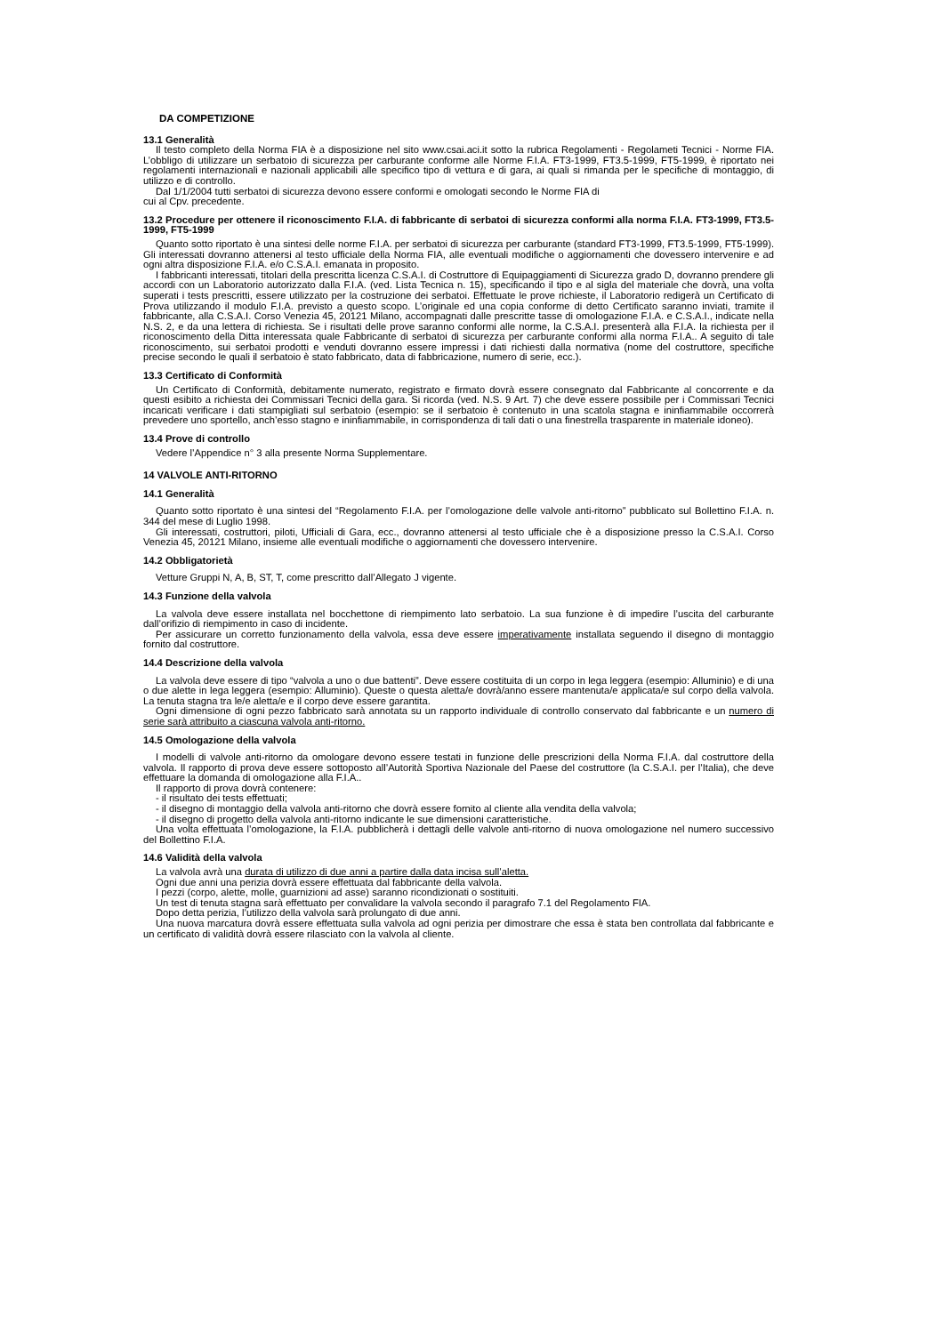DA COMPETIZIONE
13.1 Generalità
Il testo completo della Norma FIA è a disposizione nel sito www.csai.aci.it sotto la rubrica Regolamenti - Regolameti Tecnici - Norme FIA. L’obbligo di utilizzare un serbatoio di sicurezza per carburante conforme alle Norme F.I.A. FT3-1999, FT3.5-1999, FT5-1999, è riportato nei regolamenti internazionali e nazionali applicabili alle specifico tipo di vettura e di gara, ai quali si rimanda per le specifiche di montaggio, di utilizzo e di controllo.
Dal 1/1/2004 tutti serbatoi di sicurezza devono essere conformi e omologati secondo le Norme FIA di
cui al Cpv. precedente.
13.2 Procedure per ottenere il riconoscimento F.I.A. di fabbricante di serbatoi di sicurezza conformi alla norma F.I.A. FT3-1999, FT3.5-1999, FT5-1999
Quanto sotto riportato è una sintesi delle norme F.I.A. per serbatoi di sicurezza per carburante (standard FT3-1999, FT3.5-1999, FT5-1999). Gli interessati dovranno attenersi al testo ufficiale della Norma FIA, alle eventuali modifiche o aggiornamenti che dovessero intervenire e ad ogni altra disposizione F.I.A. e/o C.S.A.I. emanata in proposito.
I fabbricanti interessati, titolari della prescritta licenza C.S.A.I. di Costruttore di Equipaggiamenti di Sicurezza grado D, dovranno prendere gli accordi con un Laboratorio autorizzato dalla F.I.A. (ved. Lista Tecnica n. 15), specificando il tipo e al sigla del materiale che dovrà, una volta superati i tests prescritti, essere utilizzato per la costruzione dei serbatoi. Effettuate le prove richieste, il Laboratorio redigerà un Certificato di Prova utilizzando il modulo F.I.A. previsto a questo scopo. L’originale ed una copia conforme di detto Certificato saranno inviati, tramite il fabbricante, alla C.S.A.I. Corso Venezia 45, 20121 Milano, accompagnati dalle prescritte tasse di omologazione F.I.A. e C.S.A.I., indicate nella N.S. 2, e da una lettera di richiesta. Se i risultati delle prove saranno conformi alle norme, la C.S.A.I. presenterà alla F.I.A. la richiesta per il riconoscimento della Ditta interessata quale Fabbricante di serbatoi di sicurezza per carburante conformi alla norma F.I.A.. A seguito di tale riconoscimento, sui serbatoi prodotti e venduti dovranno essere impressi i dati richiesti dalla normativa (nome del costruttore, specifiche precise secondo le quali il serbatoio è stato fabbricato, data di fabbricazione, numero di serie, ecc.).
13.3 Certificato di Conformità
Un Certificato di Conformità, debitamente numerato, registrato e firmato dovrà essere consegnato dal Fabbricante al concorrente e da questi esibito a richiesta dei Commissari Tecnici della gara. Si ricorda (ved. N.S. 9 Art. 7) che deve essere possibile per i Commissari Tecnici incaricati verificare i dati stampigliati sul serbatoio (esempio: se il serbatoio è contenuto in una scatola stagna e ininfiammabile occorrerà prevedere uno sportello, anch’esso stagno e ininfiammabile, in corrispondenza di tali dati o una finestrella trasparente in materiale idoneo).
13.4 Prove di controllo
Vedere l’Appendice n° 3 alla presente Norma Supplementare.
14 VALVOLE ANTI-RITORNO
14.1 Generalità
Quanto sotto riportato è una sintesi del “Regolamento F.I.A. per l’omologazione delle valvole anti-ritorno” pubblicato sul Bollettino F.I.A. n. 344 del mese di Luglio 1998.
Gli interessati, costruttori, piloti, Ufficiali di Gara, ecc., dovranno attenersi al testo ufficiale che è a disposizione presso la C.S.A.I. Corso Venezia 45, 20121 Milano, insieme alle eventuali modifiche o aggiornamenti che dovessero intervenire.
14.2 Obbligatorietà
Vetture Gruppi N, A, B, ST, T, come prescritto dall’Allegato J vigente.
14.3 Funzione della valvola
La valvola deve essere installata nel bocchettone di riempimento lato serbatoio. La sua funzione è di impedire l’uscita del carburante dall’orifizio di riempimento in caso di incidente.
Per assicurare un corretto funzionamento della valvola, essa deve essere imperativamente installata seguendo il disegno di montaggio fornito dal costruttore.
14.4 Descrizione della valvola
La valvola deve essere di tipo “valvola a uno o due battenti”. Deve essere costituita di un corpo in lega leggera (esempio: Alluminio) e di una o due alette in lega leggera (esempio: Alluminio). Queste o questa aletta/e dovrà/anno essere mantenuta/e applicata/e sul corpo della valvola. La tenuta stagna tra le/e aletta/e e il corpo deve essere garantita.
Ogni dimensione di ogni pezzo fabbricato sarà annotata su un rapporto individuale di controllo conservato dal fabbricante e un numero di serie sarà attribuito a ciascuna valvola anti-ritorno.
14.5 Omologazione della valvola
I modelli di valvole anti-ritorno da omologare devono essere testati in funzione delle prescrizioni della Norma F.I.A. dal costruttore della valvola. Il rapporto di prova deve essere sottoposto all’Autorità Sportiva Nazionale del Paese del costruttore (la C.S.A.I. per l’Italia), che deve effettuare la domanda di omologazione alla F.I.A..
Il rapporto di prova dovrà contenere:
- il risultato dei tests effettuati;
- il disegno di montaggio della valvola anti-ritorno che dovrà essere fornito al cliente alla vendita della valvola;
- il disegno di progetto della valvola anti-ritorno indicante le sue dimensioni caratteristiche.
Una volta effettuata l’omologazione, la F.I.A. pubblicherà i dettagli delle valvole anti-ritorno di nuova omologazione nel numero successivo del Bollettino F.I.A.
14.6 Validità della valvola
La valvola avrà una durata di utilizzo di due anni a partire dalla data incisa sull’aletta.
Ogni due anni una perizia dovrà essere effettuata dal fabbricante della valvola.
I pezzi (corpo, alette, molle, guarnizioni ad asse) saranno ricondizionati o sostituiti.
Un test di tenuta stagna sarà effettuato per convalidare la valvola secondo il paragrafo 7.1 del Regolamento FIA.
Dopo detta perizia, l’utilizzo della valvola sarà prolungato di due anni.
Una nuova marcatura dovrà essere effettuata sulla valvola ad ogni perizia per dimostrare che essa è stata ben controllata dal fabbricante e un certificato di validità dovrà essere rilasciato con la valvola al cliente.